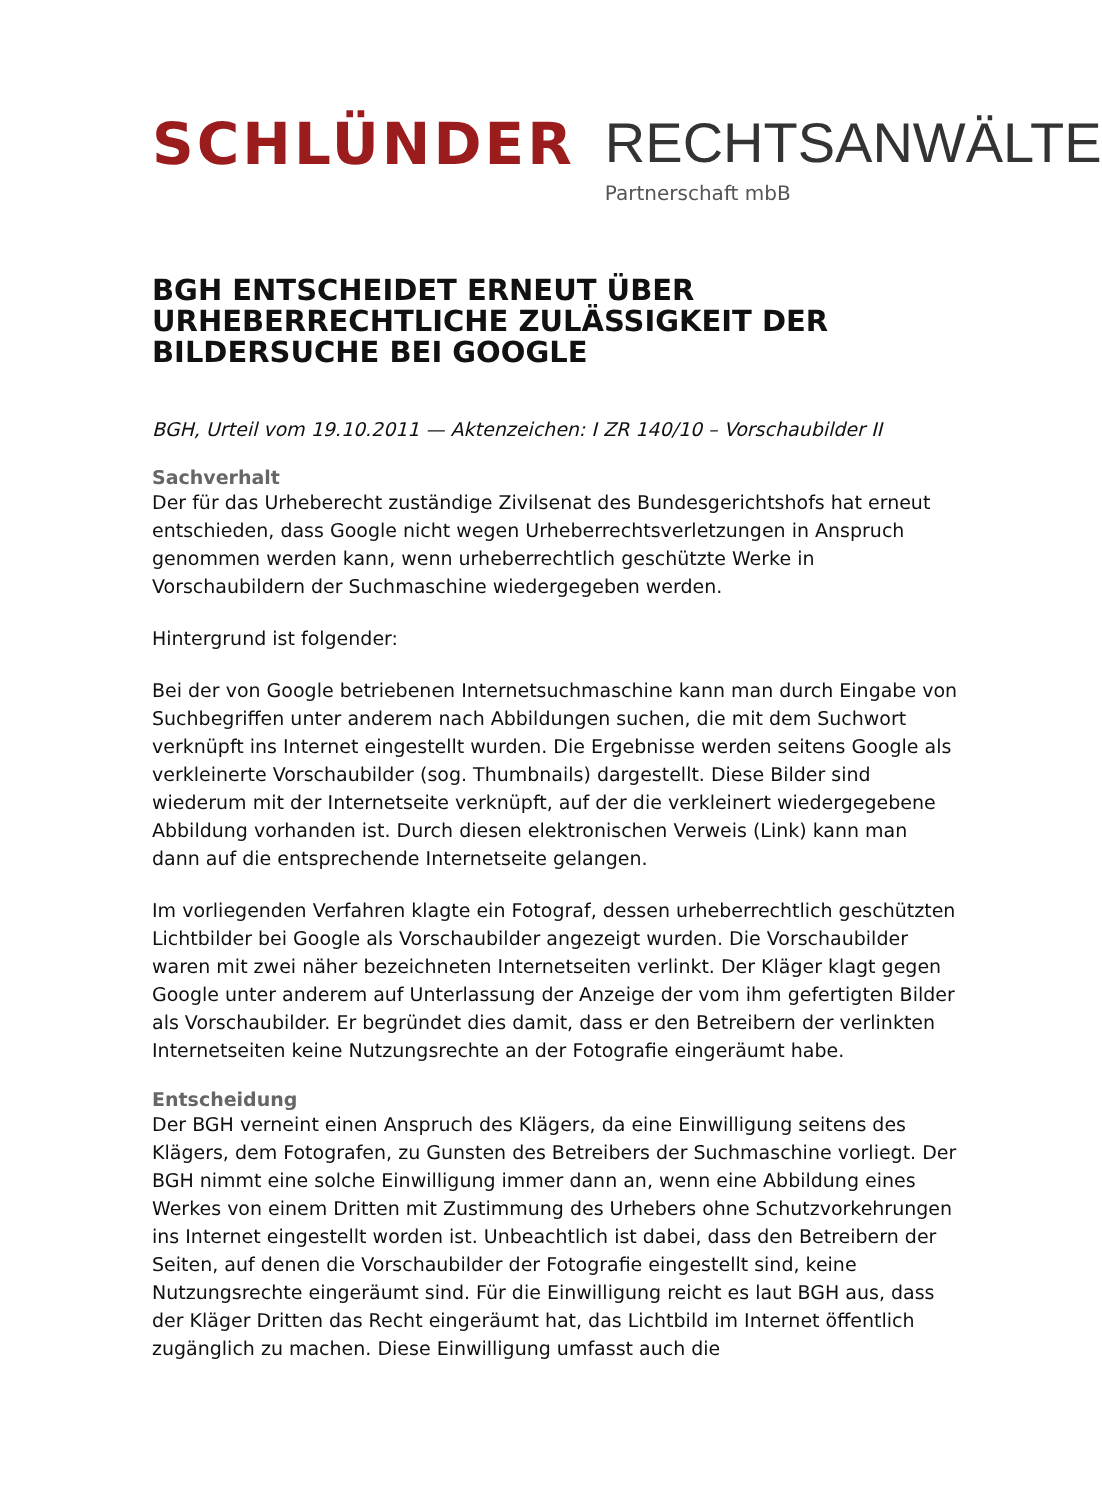SCHLÜNDER RECHTSANWÄLTE
Partnerschaft mbB
BGH ENTSCHEIDET ERNEUT ÜBER URHEBERRECHTLICHE ZULÄSSIGKEIT DER BILDERSUCHE BEI GOOGLE
BGH, Urteil vom 19.10.2011 — Aktenzeichen: I ZR 140/10 – Vorschaubilder II
Sachverhalt
Der für das Urheberecht zuständige Zivilsenat des Bundesgerichtshofs hat erneut entschieden, dass Google nicht wegen Urheberrechtsverletzungen in Anspruch genommen werden kann, wenn urheberrechtlich geschützte Werke in Vorschaubildern der Suchmaschine wiedergegeben werden.
Hintergrund ist folgender:
Bei der von Google betriebenen Internetsuchmaschine kann man durch Eingabe von Suchbegriffen unter anderem nach Abbildungen suchen, die mit dem Suchwort verknüpft ins Internet eingestellt wurden. Die Ergebnisse werden seitens Google als verkleinerte Vorschaubilder (sog. Thumbnails) dargestellt. Diese Bilder sind wiederum mit der Internetseite verknüpft, auf der die verkleinert wiedergegebene Abbildung vorhanden ist. Durch diesen elektronischen Verweis (Link) kann man dann auf die entsprechende Internetseite gelangen.
Im vorliegenden Verfahren klagte ein Fotograf, dessen urheberrechtlich geschützten Lichtbilder bei Google als Vorschaubilder angezeigt wurden. Die Vorschaubilder waren mit zwei näher bezeichneten Internetseiten verlinkt. Der Kläger klagt gegen Google unter anderem auf Unterlassung der Anzeige der vom ihm gefertigten Bilder als Vorschaubilder. Er begründet dies damit, dass er den Betreibern der verlinkten Internetseiten keine Nutzungsrechte an der Fotografie eingeräumt habe.
Entscheidung
Der BGH verneint einen Anspruch des Klägers, da eine Einwilligung seitens des Klägers, dem Fotografen, zu Gunsten des Betreibers der Suchmaschine vorliegt. Der BGH nimmt eine solche Einwilligung immer dann an, wenn eine Abbildung eines Werkes von einem Dritten mit Zustimmung des Urhebers ohne Schutzvorkehrungen ins Internet eingestellt worden ist. Unbeachtlich ist dabei, dass den Betreibern der Seiten, auf denen die Vorschaubilder der Fotografie eingestellt sind, keine Nutzungsrechte eingeräumt sind. Für die Einwilligung reicht es laut BGH aus, dass der Kläger Dritten das Recht eingeräumt hat, das Lichtbild im Internet öffentlich zugänglich zu machen. Diese Einwilligung umfasst auch die